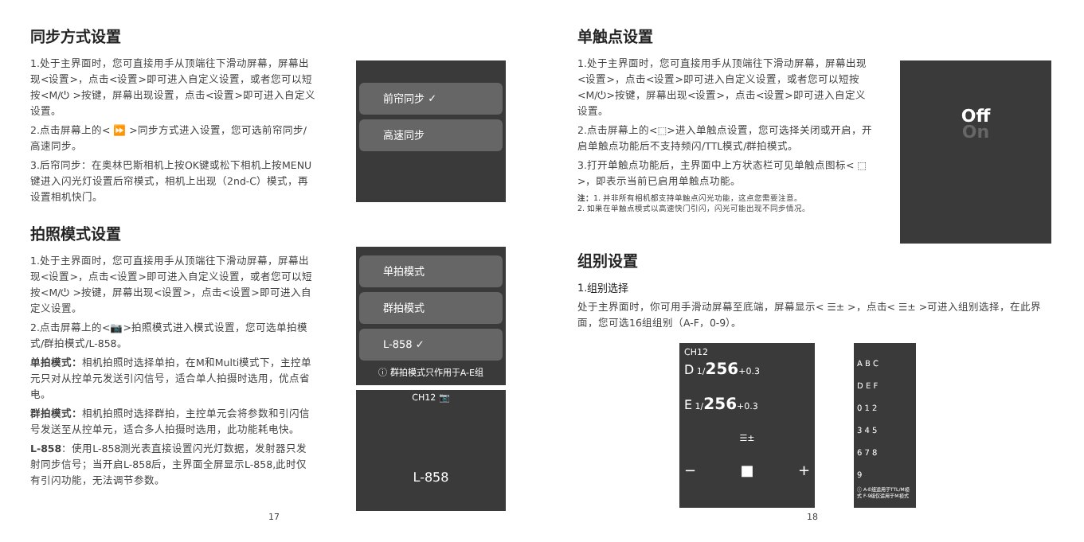同步方式设置
1.处于主界面时，您可直接用手从顶端往下滑动屏幕，屏幕出现<设置>，点击<设置>即可进入自定义设置，或者您可以短按<M/⏻ >按键，屏幕出现设置，点击<设置>即可进入自定义设置。
2.点击屏幕上的< ⏩ >同步方式进入设置，您可选前帘同步/高速同步。
3.后帘同步：在奥林巴斯相机上按OK键或松下相机上按MENU键进入闪光灯设置后帘模式，相机上出现（2nd-C）模式，再设置相机快门。
拍照模式设置
1.处于主界面时，您可直接用手从顶端往下滑动屏幕，屏幕出现<设置>，点击<设置>即可进入自定义设置，或者您可以短按<M/⏻ >按键，屏幕出现<设置>，点击<设置>即可进入自定义设置。
2.点击屏幕上的<📷>拍照模式进入模式设置，您可选单拍模式/群拍模式/L-858。
单拍模式：相机拍照时选择单拍，在M和Multi模式下，主控单元只对从控单元发送引闪信号，适合单人拍摄时选用，优点省电。
群拍模式：相机拍照时选择群拍，主控单元会将参数和引闪信号发送至从控单元，适合多人拍摄时选用，此功能耗电快。
L-858：使用L-858测光表直接设置闪光灯数据，发射器只发射同步信号；当开启L-858后，主界面全屏显示L-858,此时仅有引闪功能，无法调节参数。
前帘同步 ✓
高速同步
单拍模式
群拍模式
L-858 ✓
ⓘ 群拍模式只作用于A-E组
CH12 📷
L-858
17
单触点设置
1.处于主界面时，您可直接用手从顶端往下滑动屏幕，屏幕出现<设置>，点击<设置>即可进入自定义设置，或者您可以短按<M/⏻>按键，屏幕出现<设置>，点击<设置>即可进入自定义设置。
2.点击屏幕上的<⬚>进入单触点设置，您可选择关闭或开启，开启单触点功能后不支持频闪/TTL模式/群拍模式。
3.打开单触点功能后，主界面中上方状态栏可见单触点图标< ⬚ >，即表示当前已启用单触点功能。
注：1. 并非所有相机都支持单触点闪光功能，这点您需要注意。
2. 如果在单触点模式以高速快门引闪，闪光可能出现不同步情况。
Off
On
组别设置
1.组别选择
处于主界面时，你可用手滑动屏幕至底端，屏幕显示< ☰± >，点击< ☰± >可进入组别选择，在此界面，您可选16组组别（A-F，0-9）。
CH12
D 1/256+0.3
E 1/256+0.3
☰±
− ■ +
A B C
D E F
0 1 2
3 4 5
6 7 8
9
ⓘ A-E组适用于TTL/M模式 F-9组仅适用于M模式
18